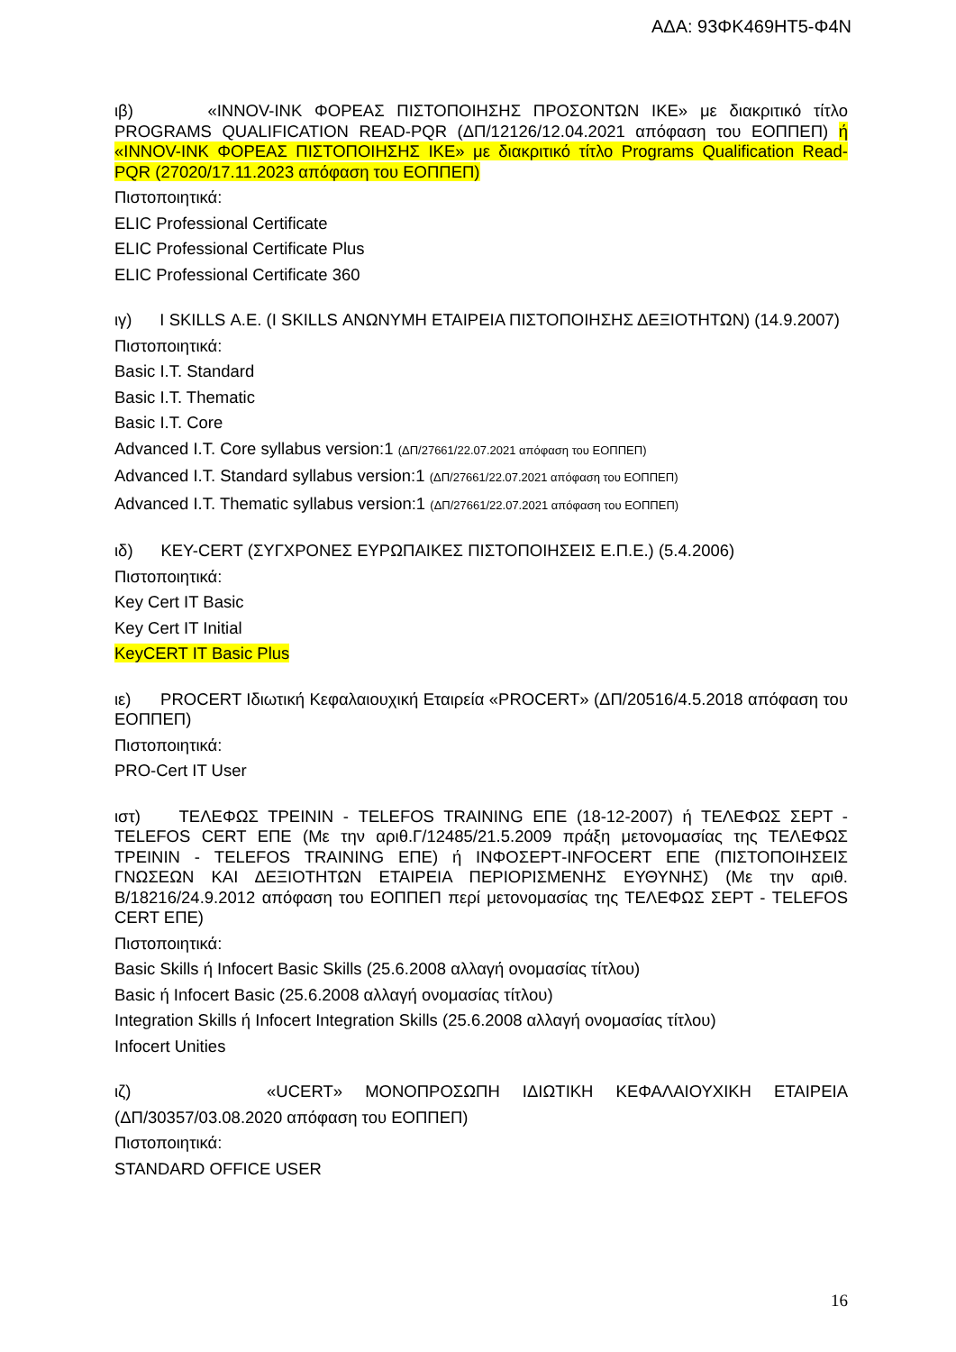ΑΔΑ: 93ΦΚ469ΗΤ5-Φ4Ν
ιβ) «INNOV-INK ΦΟΡΕΑΣ ΠΙΣΤΟΠΟΙΗΣΗΣ ΠΡΟΣΟΝΤΩΝ ΙΚΕ» με διακριτικό τίτλο PROGRAMS QUALIFICATION READ-PQR (ΔΠ/12126/12.04.2021 απόφαση του ΕΟΠΠΕΠ) ή «INNOV-INK ΦΟΡΕΑΣ ΠΙΣΤΟΠΟΙΗΣΗΣ ΙΚΕ» με διακριτικό τίτλο Programs Qualification Read-PQR (27020/17.11.2023 απόφαση του ΕΟΠΠΕΠ)
Πιστοποιητικά:
ELIC Professional Certificate
ELIC Professional Certificate Plus
ELIC Professional Certificate 360
ιγ) I SKILLS Α.Ε. (I SKILLS ΑΝΩΝΥΜΗ ΕΤΑΙΡΕΙΑ ΠΙΣΤΟΠΟΙΗΣΗΣ ΔΕΞΙΟΤΗΤΩΝ) (14.9.2007)
Πιστοποιητικά:
Basic I.T. Standard
Basic I.T. Thematic
Basic I.T. Core
Advanced I.T. Core syllabus version:1 (ΔΠ/27661/22.07.2021 απόφαση του ΕΟΠΠΕΠ)
Advanced I.T. Standard syllabus version:1 (ΔΠ/27661/22.07.2021 απόφαση του ΕΟΠΠΕΠ)
Advanced I.T. Thematic syllabus version:1 (ΔΠ/27661/22.07.2021 απόφαση του ΕΟΠΠΕΠ)
ιδ) KEY-CERT (ΣΥΓΧΡΟΝΕΣ ΕΥΡΩΠΑΙΚΕΣ ΠΙΣΤΟΠΟΙΗΣΕΙΣ Ε.Π.Ε.) (5.4.2006)
Πιστοποιητικά:
Key Cert IT Basic
Key Cert IT Initial
KeyCERT IT Basic Plus
ιε) PROCERT Ιδιωτική Κεφαλαιουχική Εταιρεία «PROCERT» (ΔΠ/20516/4.5.2018 απόφαση του ΕΟΠΠΕΠ)
Πιστοποιητικά:
PRO-Cert IT User
ιστ) ΤΕΛΕΦΩΣ ΤΡΕΙΝΙΝ - TELEFOS TRAINING ΕΠΕ (18-12-2007) ή ΤΕΛΕΦΩΣ ΣΕΡΤ - TELEFOS CERT ΕΠΕ (Με την αριθ.Γ/12485/21.5.2009 πράξη μετονομασίας της ΤΕΛΕΦΩΣ ΤΡΕΙΝΙΝ - TELEFOS TRAINING ΕΠΕ) ή ΙΝΦΟΣΕΡΤ-INFOCERT ΕΠΕ (ΠΙΣΤΟΠΟΙΗΣΕΙΣ ΓΝΩΣΕΩΝ ΚΑΙ ΔΕΞΙΟΤΗΤΩΝ ΕΤΑΙΡΕΙΑ ΠΕΡΙΟΡΙΣΜΕΝΗΣ ΕΥΘΥΝΗΣ) (Με την αριθ. Β/18216/24.9.2012 απόφαση του ΕΟΠΠΕΠ περί μετονομασίας της ΤΕΛΕΦΩΣ ΣΕΡΤ - TELEFOS CERT ΕΠΕ)
Πιστοποιητικά:
Basic Skills ή Infocert Basic Skills (25.6.2008 αλλαγή ονομασίας τίτλου)
Basic ή Infocert Basic (25.6.2008 αλλαγή ονομασίας τίτλου)
Integration Skills ή Infocert Integration Skills (25.6.2008 αλλαγή ονομασίας τίτλου)
Infocert Unities
ιζ) «UCERT» ΜΟΝΟΠΡΟΣΩΠΗ ΙΔΙΩΤΙΚΗ ΚΕΦΑΛΑΙΟΥΧΙΚΗ ΕΤΑΙΡΕΙΑ
(ΔΠ/30357/03.08.2020 απόφαση του ΕΟΠΠΕΠ)
Πιστοποιητικά:
STANDARD OFFICE USER
16